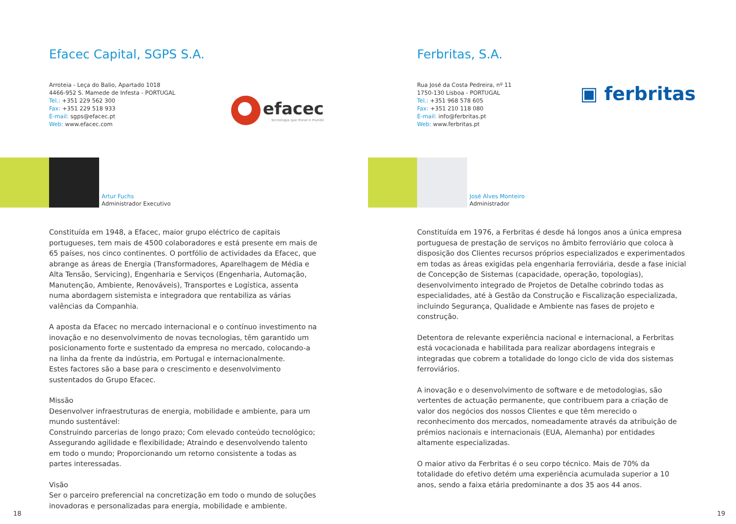Efacec Capital, SGPS S.A.
Arroteia - Leça do Balio, Apartado 1018
4466-952 S. Mamede de Infesta - PORTUGAL
Tel.: +351 229 562 300
Fax: +351 229 518 933
E-mail: sgps@efacec.pt
Web: www.efacec.com
efacec
tecnologia que move o mundo
Artur Fuchs
Administrador Executivo
Constituída em 1948, a Efacec, maior grupo eléctrico de capitais portugueses, tem mais de 4500 colaboradores e está presente em mais de 65 países, nos cinco continentes. O portfólio de actividades da Efacec, que abrange as áreas de Energia (Transformadores, Aparelhagem de Média e Alta Tensão, Servicing), Engenharia e Serviços (Engenharia, Automação, Manutenção, Ambiente, Renováveis), Transportes e Logística, assenta numa abordagem sistemista e integradora que rentabiliza as várias valências da Companhia.
A aposta da Efacec no mercado internacional e o contínuo investimento na inovação e no desenvolvimento de novas tecnologias, têm garantido um posicionamento forte e sustentado da empresa no mercado, colocando-a na linha da frente da indústria, em Portugal e internacionalmente.
Estes factores são a base para o crescimento e desenvolvimento sustentados do Grupo Efacec.
Missão
Desenvolver infraestruturas de energia, mobilidade e ambiente, para um mundo sustentável:
Construindo parcerias de longo prazo; Com elevado conteúdo tecnológico; Assegurando agilidade e flexibilidade; Atraindo e desenvolvendo talento em todo o mundo; Proporcionando um retorno consistente a todas as partes interessadas.
Visão
Ser o parceiro preferencial na concretização em todo o mundo de soluções inovadoras e personalizadas para energia, mobilidade e ambiente.
18
Ferbritas, S.A.
Rua José da Costa Pedreira, nº 11
1750-130 Lisboa - PORTUGAL
Tel.: +351 968 578 605
Fax: +351 210 118 080
E-mail: info@ferbritas.pt
Web: www.ferbritas.pt
▣ ferbritas
José Alves Monteiro
Administrador
Constituída em 1976, a Ferbritas é desde há longos anos a única empresa portuguesa de prestação de serviços no âmbito ferroviário que coloca à disposição dos Clientes recursos próprios especializados e experimentados em todas as áreas exigidas pela engenharia ferroviária, desde a fase inicial de Concepção de Sistemas (capacidade, operação, topologias), desenvolvimento integrado de Projetos de Detalhe cobrindo todas as especialidades, até à Gestão da Construção e Fiscalização especializada, incluindo Segurança, Qualidade e Ambiente nas fases de projeto e construção.
Detentora de relevante experiência nacional e internacional, a Ferbritas está vocacionada e habilitada para realizar abordagens integrais e integradas que cobrem a totalidade do longo ciclo de vida dos sistemas ferroviários.
A inovação e o desenvolvimento de software e de metodologias, são vertentes de actuação permanente, que contribuem para a criação de valor dos negócios dos nossos Clientes e que têm merecido o reconhecimento dos mercados, nomeadamente através da atribuição de prémios nacionais e internacionais (EUA, Alemanha) por entidades altamente especializadas.
O maior ativo da Ferbritas é o seu corpo técnico. Mais de 70% da totalidade do efetivo detém uma experiência acumulada superior a 10 anos, sendo a faixa etária predominante a dos 35 aos 44 anos.
19